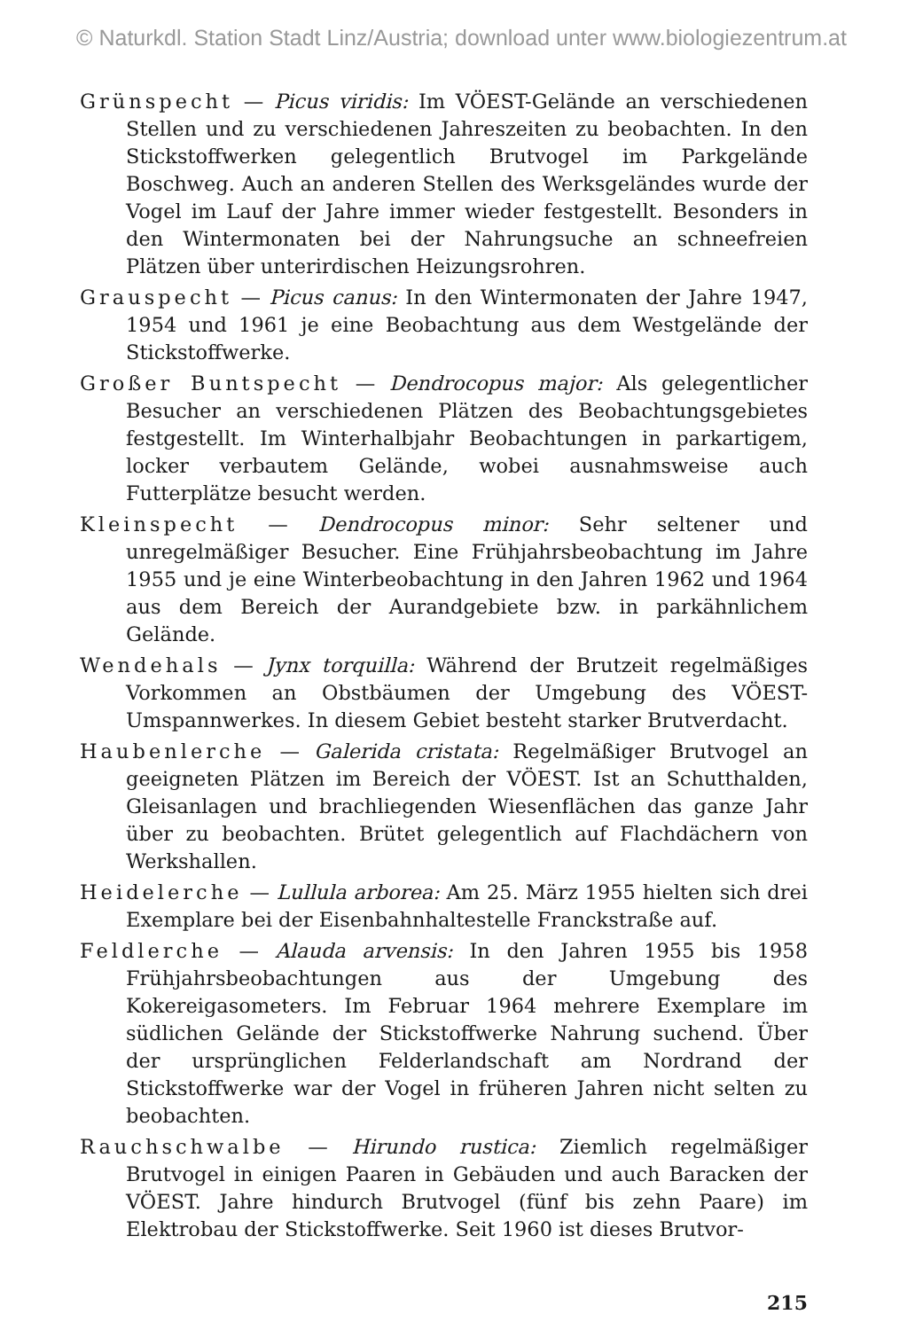© Naturkdl. Station Stadt Linz/Austria; download unter www.biologiezentrum.at
Grünspecht — Picus viridis: Im VÖEST-Gelände an verschiedenen Stellen und zu verschiedenen Jahreszeiten zu beobachten. In den Stickstoffwerken gelegentlich Brutvogel im Parkgelände Boschweg. Auch an anderen Stellen des Werksgeländes wurde der Vogel im Lauf der Jahre immer wieder festgestellt. Besonders in den Wintermonaten bei der Nahrungsuche an schneefreien Plätzen über unterirdischen Heizungsrohren.
Grauspecht — Picus canus: In den Wintermonaten der Jahre 1947, 1954 und 1961 je eine Beobachtung aus dem Westgelände der Stickstoffwerke.
Großer Buntspecht — Dendrocopus major: Als gelegentlicher Besucher an verschiedenen Plätzen des Beobachtungsgebietes festgestellt. Im Winterhalbjahr Beobachtungen in parkartigem, locker verbautem Gelände, wobei ausnahmsweise auch Futterplätze besucht werden.
Kleinspecht — Dendrocopus minor: Sehr seltener und unregelmäßiger Besucher. Eine Frühjahrsbeobachtung im Jahre 1955 und je eine Winterbeobachtung in den Jahren 1962 und 1964 aus dem Bereich der Aurandgebiete bzw. in parkähnlichem Gelände.
Wendehals — Jynx torquilla: Während der Brutzeit regelmäßiges Vorkommen an Obstbäumen der Umgebung des VÖEST-Umspannwerkes. In diesem Gebiet besteht starker Brutverdacht.
Haubenlerche — Galerida cristata: Regelmäßiger Brutvogel an geeigneten Plätzen im Bereich der VÖEST. Ist an Schutthalden, Gleisanlagen und brachliegenden Wiesenflächen das ganze Jahr über zu beobachten. Brütet gelegentlich auf Flachdächern von Werkshallen.
Heidelerche — Lullula arborea: Am 25. März 1955 hielten sich drei Exemplare bei der Eisenbahnhaltestelle Franckstraße auf.
Feldlerche — Alauda arvensis: In den Jahren 1955 bis 1958 Frühjahrsbeobachtungen aus der Umgebung des Kokereigasometers. Im Februar 1964 mehrere Exemplare im südlichen Gelände der Stickstoffwerke Nahrung suchend. Über der ursprünglichen Felderlandschaft am Nordrand der Stickstoffwerke war der Vogel in früheren Jahren nicht selten zu beobachten.
Rauchschwalbe — Hirundo rustica: Ziemlich regelmäßiger Brutvogel in einigen Paaren in Gebäuden und auch Baracken der VÖEST. Jahre hindurch Brutvogel (fünf bis zehn Paare) im Elektrobau der Stickstoffwerke. Seit 1960 ist dieses Brutvor-
215